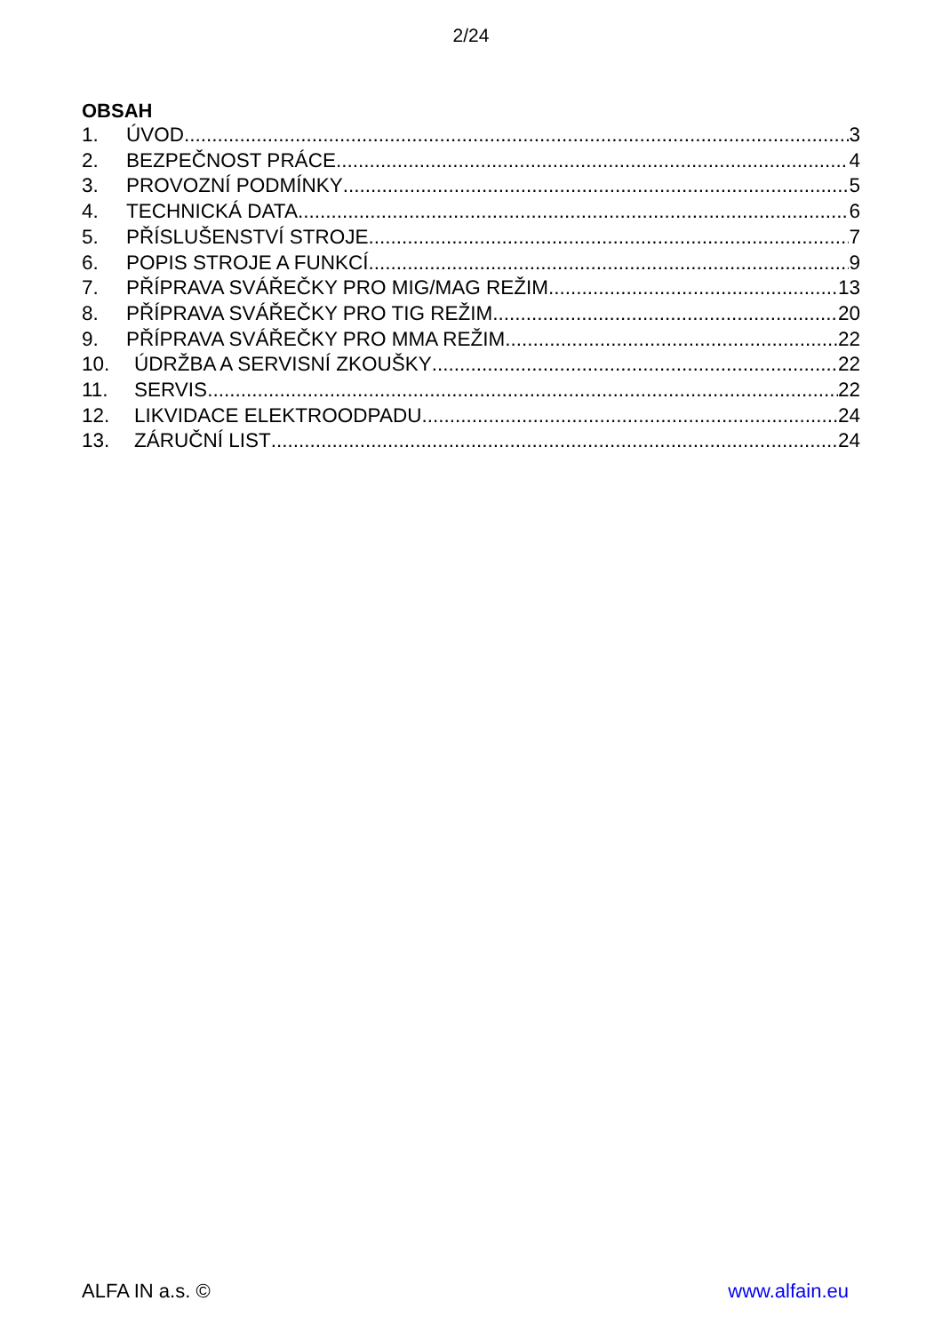2/24
OBSAH
1. ÚVOD 3
2. BEZPEČNOST PRÁCE 4
3. PROVOZNÍ PODMÍNKY 5
4. TECHNICKÁ DATA 6
5. PŘÍSLUŠENSTVÍ STROJE 7
6. POPIS STROJE A FUNKCÍ 9
7. PŘÍPRAVA SVÁŘEČKY PRO MIG/MAG REŽIM 13
8. PŘÍPRAVA SVÁŘEČKY PRO TIG REŽIM 20
9. PŘÍPRAVA SVÁŘEČKY PRO MMA REŽIM 22
10. ÚDRŽBA A SERVISNÍ ZKOUŠKY 22
11. SERVIS 22
12. LIKVIDACE ELEKTROODPADU 24
13. ZÁRUČNÍ LIST 24
ALFA IN a.s. © www.alfain.eu